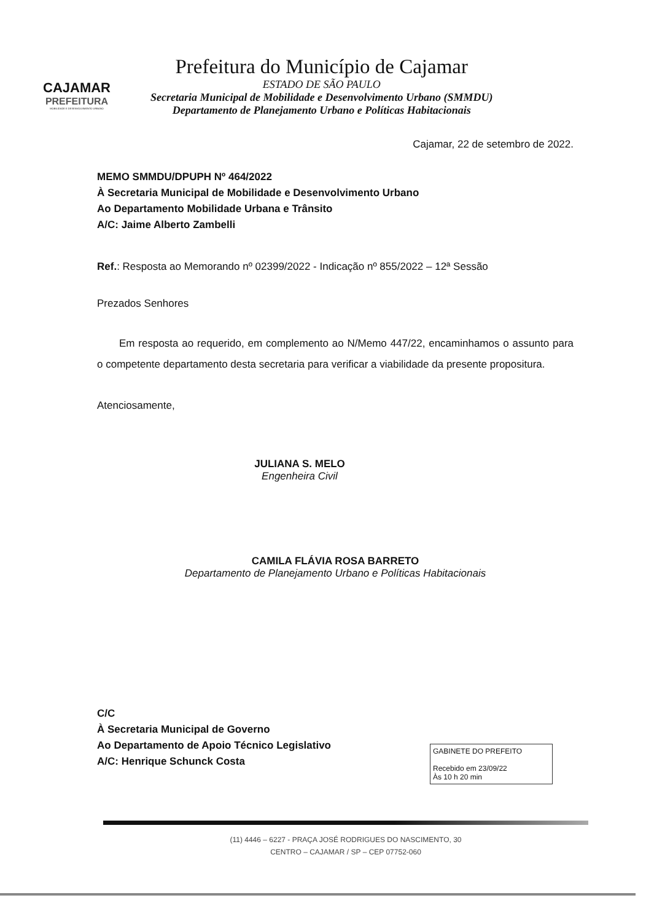CAJAMAR
PREFEITURA
MOBILIDADE E DESENVOLVIMENTO URBANO
Prefeitura do Município de Cajamar
ESTADO DE SÃO PAULO
Secretaria Municipal de Mobilidade e Desenvolvimento Urbano (SMMDU)
Departamento de Planejamento Urbano e Políticas Habitacionais
Cajamar, 22 de setembro de 2022.
MEMO SMMDU/DPUPH Nº 464/2022
À Secretaria Municipal de Mobilidade e Desenvolvimento Urbano
Ao Departamento Mobilidade Urbana e Trânsito
A/C: Jaime Alberto Zambelli
Ref.: Resposta ao Memorando nº 02399/2022 - Indicação nº 855/2022 – 12ª Sessão
Prezados Senhores
Em resposta ao requerido, em complemento ao N/Memo 447/22, encaminhamos o assunto para o competente departamento desta secretaria para verificar a viabilidade da presente propositura.
Atenciosamente,
JULIANA S. MELO
Engenheira Civil
CAMILA FLÁVIA ROSA BARRETO
Departamento de Planejamento Urbano e Políticas Habitacionais
C/C
À Secretaria Municipal de Governo
Ao Departamento de Apoio Técnico Legislativo
A/C: Henrique Schunck Costa
GABINETE DO PREFEITO
Recebido em 23/09/22
Às 10 h 20 min
(11) 4446 – 6227 - PRAÇA JOSÉ RODRIGUES DO NASCIMENTO, 30
CENTRO – CAJAMAR / SP – CEP 07752-060